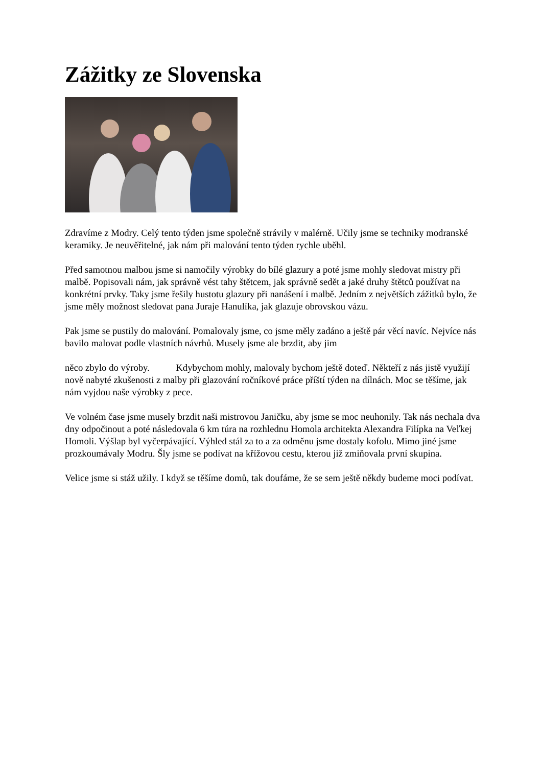Zážitky ze Slovenska
Zdravíme z Modry. Celý tento týden jsme společně strávily v malérně. Učily jsme se techniky modranské keramiky. Je neuvěřitelné, jak nám při malování tento týden rychle uběhl.
Před samotnou malbou jsme si namočily výrobky do bílé glazury a poté jsme mohly sledovat mistry při malbě. Popisovali nám, jak správně vést tahy štětcem, jak správně sedět a jaké druhy štětců používat na konkrétní prvky. Taky jsme řešily hustotu glazury při nanášení i malbě. Jedním z největších zážitků bylo, že jsme měly možnost sledovat pana Juraje Hanulíka, jak glazuje obrovskou vázu.
Pak jsme se pustily do malování. Pomalovaly jsme, co jsme měly zadáno a ještě pár věcí navíc. Nejvíce nás bavilo malovat podle vlastních návrhů. Musely jsme ale brzdit, aby jim
něco zbylo do výroby. Kdybychom mohly, malovaly bychom ještě doteď. Někteří z nás jistě využijí nově nabyté zkušenosti z malby při glazování ročníkové práce příští týden na dílnách. Moc se těšíme, jak nám vyjdou naše výrobky z pece.
Ve volném čase jsme musely brzdit naši mistrovou Janičku, aby jsme se moc neuhonily. Tak nás nechala dva dny odpočinout a poté následovala 6 km túra na rozhlednu Homola architekta Alexandra Filípka na Veľkej Homoli. Výšlap byl vyčerpávající. Výhled stál za to a za odměnu jsme dostaly kofolu. Mimo jiné jsme prozkoumávaly Modru. Šly jsme se podívat na křížovou cestu, kterou již zmiňovala první skupina.
Velice jsme si stáž užily. I když se těšíme domů, tak doufáme, že se sem ještě někdy budeme moci podívat.